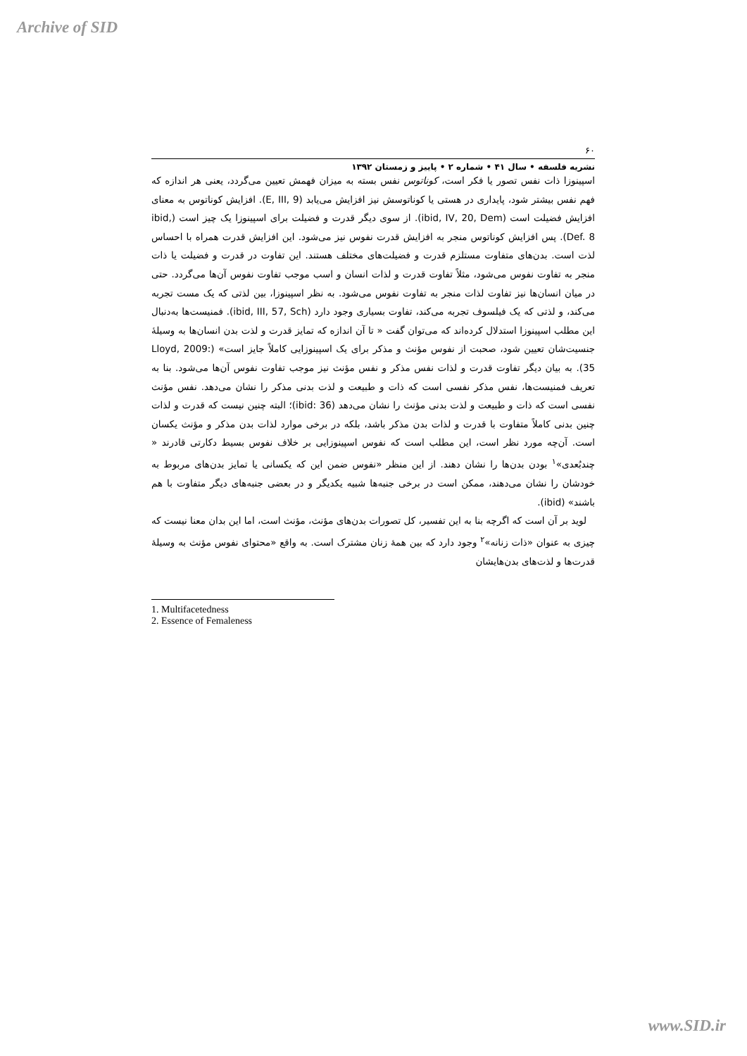Archive of SID
۶۰
نشریه فلسفه • سال ۴۱ • شماره ۲ • پاییز و زمستان ۱۳۹۲
اسپینوزا ذات نفس تصور یا فکر است، کوناتوس نفس بسته به میزان فهمش تعیین می‌گردد، یعنی هر اندازه که فهم نفس بیشتر شود، پایداری در هستی یا کوناتوسش نیز افزایش می‌یابد (E, III, 9). افزایش کوناتوس به معنای افزایش فضیلت است (ibid, IV, 20, Dem). از سوی دیگر قدرت و فضیلت برای اسپینوزا یک چیز است (ibid, Def. 8). پس افزایش کوناتوس منجر به افزایش قدرت نفوس نیز می‌شود. این افزایش قدرت همراه با احساس لذت است. بدن‌های متفاوت مستلزم قدرت و فضیلت‌های مختلف هستند. این تفاوت در قدرت و فضیلت یا ذات منجر به تفاوت نفوس می‌شود، مثلاً تفاوت قدرت و لذات انسان و اسب موجب تفاوت نفوس آن‌ها می‌گردد. حتی در میان انسان‌ها نیز تفاوت لذات منجر به تفاوت نفوس می‌شود. به نظر اسپینوزا، بین لذتی که یک مست تجربه می‌کند، و لذتی که یک فیلسوف تجربه می‌کند، تفاوت بسیاری وجود دارد (ibid, III, 57, Sch). فمنیست‌ها به‌دنبال این مطلب اسپینوزا استدلال کرده‌اند که می‌توان گفت « تا آن اندازه که تمایز قدرت و لذت بدن انسان‌ها به وسیلهٔ جنسیت‌شان تعیین شود، صحبت از نفوس مؤنث و مذکر برای یک اسپینوزایی کاملاً جایز است» (Lloyd, 2009: 35). به بیان دیگر تفاوت قدرت و لذات نفس مذکر و نفس مؤنث نیز موجب تفاوت نفوس آن‌ها می‌شود. بنا به تعریف فمنیست‌ها، نفس مذکر نفسی است که ذات و طبیعت و لذت بدنی مذکر را نشان می‌دهد. نفس مؤنث نفسی است که ذات و طبیعت و لذت بدنی مؤنث را نشان می‌دهد (ibid: 36)؛ البته چنین نیست که قدرت و لذات چنین بدنی کاملاً متفاوت با قدرت و لذات بدن مذکر باشد، بلکه در برخی موارد لذات بدن مذکر و مؤنث یکسان است. آن‌چه مورد نظر است، این مطلب است که نفوس اسپینوزایی بر خلاف نفوس بسیط دکارتی قادرند « چندبُعدی»<sup>۱</sup> بودن بدن‌ها را نشان دهند. از این منظر «نفوس ضمن این که یکسانی یا تمایز بدن‌های مربوط به خودشان را نشان می‌دهند، ممکن است در برخی جنبه‌ها شبیه یکدیگر و در بعضی جنبه‌های دیگر متفاوت با هم باشند» (ibid).
لوید بر آن است که اگرچه بنا به این تفسیر، کل تصورات بدن‌های مؤنث، مؤنث است، اما این بدان معنا نیست که چیزی به عنوان «ذات زنانه»<sup>۲</sup> وجود دارد که بین همهٔ زنان مشترک است. به واقع «محتوای نفوس مؤنث به وسیلهٔ قدرت‌ها و لذت‌های بدن‌هایشان
1. Multifacetedness
2. Essence of Femaleness
www.SID.ir